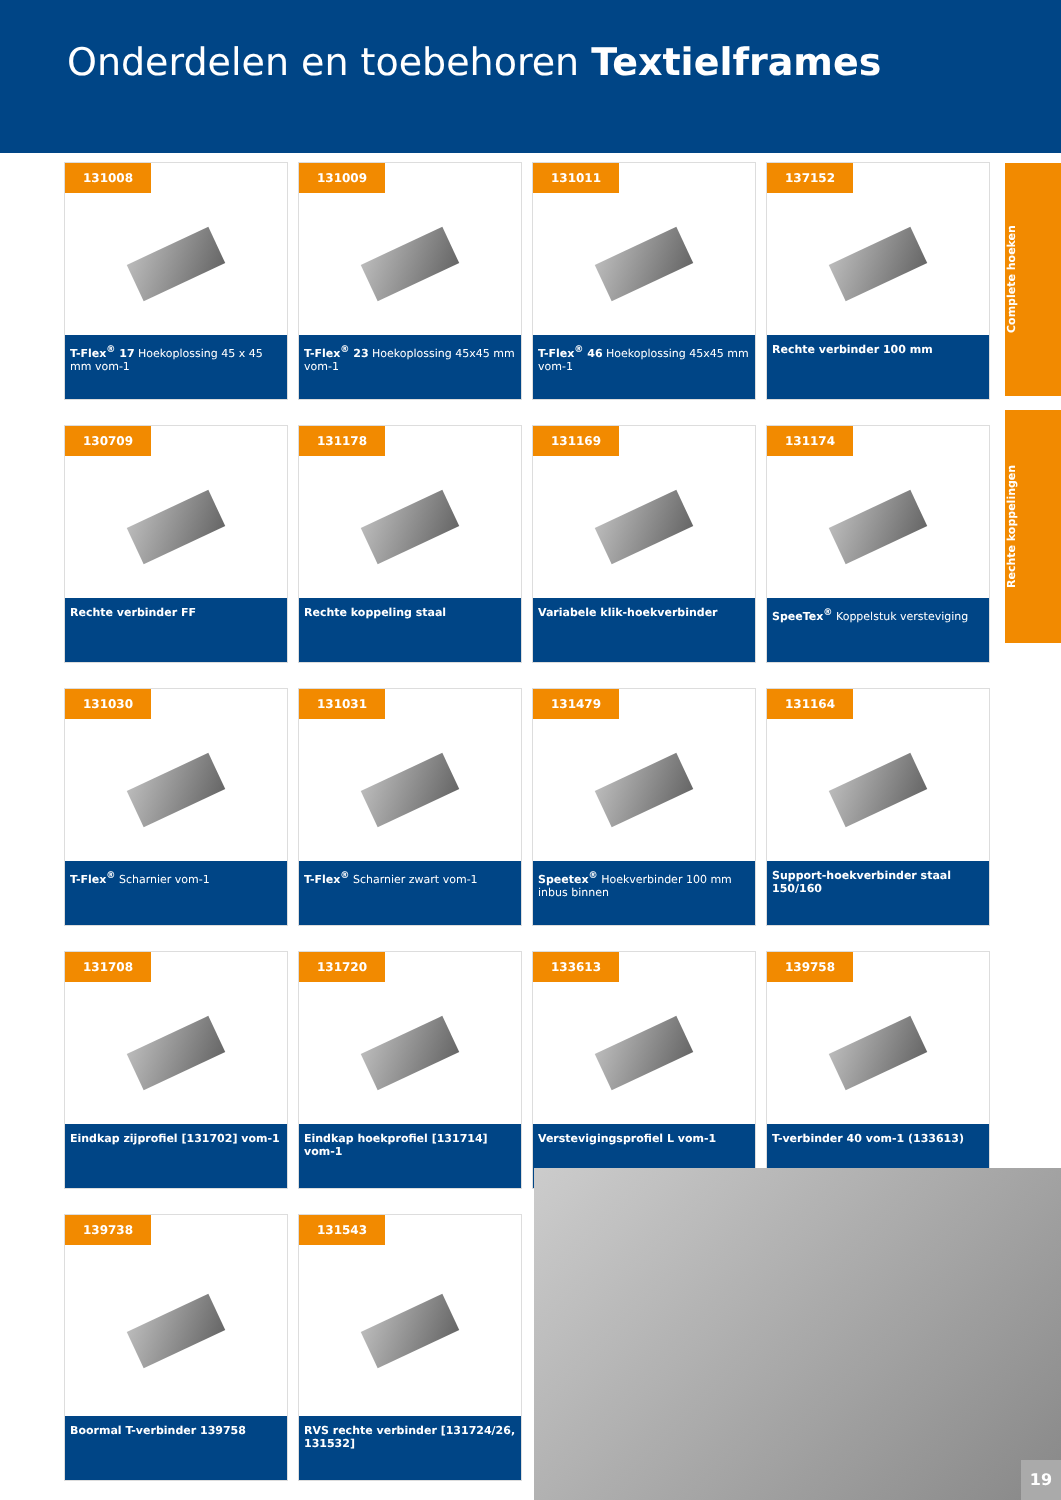Onderdelen en toebehoren Textielframes
Complete hoeken
Rechte koppelingen
131008
T-Flex<sup>®</sup> 17 Hoekoplossing 45 x 45 mm vom-1
131009
T-Flex<sup>®</sup> 23 Hoekoplossing 45x45 mm vom-1
131011
T-Flex<sup>®</sup> 46 Hoekoplossing 45x45 mm vom-1
137152
Rechte verbinder 100 mm
130709
Rechte verbinder FF
131178
Rechte koppeling staal
131169
Variabele klik-hoekverbinder
131174
SpeeTex<sup>®</sup> Koppelstuk versteviging
131030
T-Flex<sup>®</sup> Scharnier vom-1
131031
T-Flex<sup>®</sup> Scharnier zwart vom-1
131479
Speetex<sup>®</sup> Hoekverbinder 100 mm inbus binnen
131164
Support-hoekverbinder staal 150/160
131708
Eindkap zijprofiel [131702] vom-1
131720
Eindkap hoekprofiel [131714] vom-1
133613
Verstevigingsprofiel L vom-1
139758
T-verbinder 40 vom-1 (133613)
139738
Boormal T-verbinder 139758
131543
RVS rechte verbinder [131724/26, 131532]
19